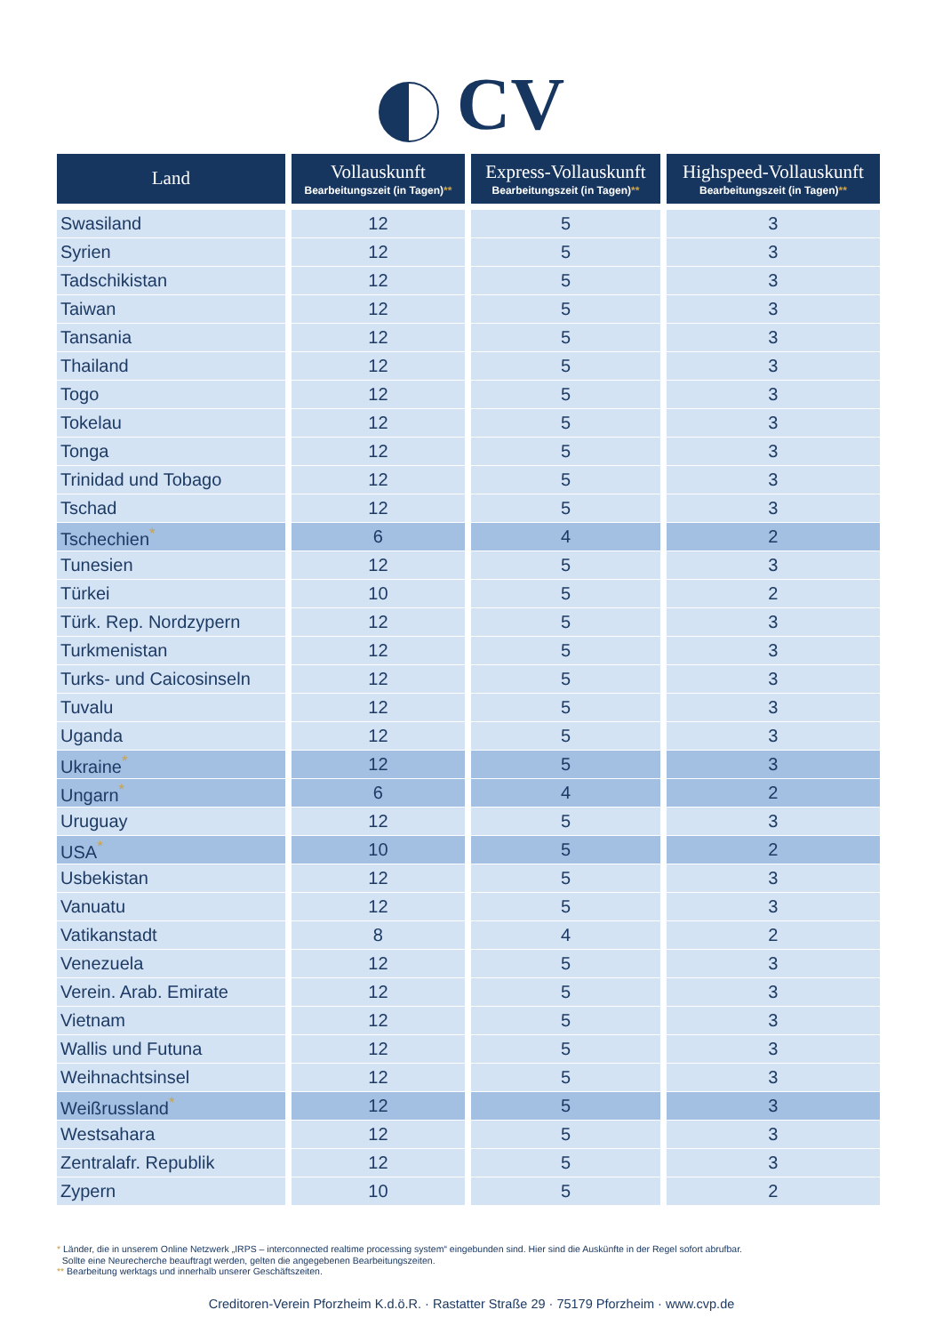CV
| Land | Vollauskunft Bearbeitungszeit (in Tagen) ** | Express-Vollauskunft Bearbeitungszeit (in Tagen) ** | Highspeed-Vollauskunft Bearbeitungszeit (in Tagen) ** |
| --- | --- | --- | --- |
| Swasiland | 12 | 5 | 3 |
| Syrien | 12 | 5 | 3 |
| Tadschikistan | 12 | 5 | 3 |
| Taiwan | 12 | 5 | 3 |
| Tansania | 12 | 5 | 3 |
| Thailand | 12 | 5 | 3 |
| Togo | 12 | 5 | 3 |
| Tokelau | 12 | 5 | 3 |
| Tonga | 12 | 5 | 3 |
| Trinidad und Tobago | 12 | 5 | 3 |
| Tschad | 12 | 5 | 3 |
| Tschechien<sup>*</sup> | 6 | 4 | 2 |
| Tunesien | 12 | 5 | 3 |
| Türkei | 10 | 5 | 2 |
| Türk. Rep. Nordzypern | 12 | 5 | 3 |
| Turkmenistan | 12 | 5 | 3 |
| Turks- und Caicosinseln | 12 | 5 | 3 |
| Tuvalu | 12 | 5 | 3 |
| Uganda | 12 | 5 | 3 |
| Ukraine<sup>*</sup> | 12 | 5 | 3 |
| Ungarn<sup>*</sup> | 6 | 4 | 2 |
| Uruguay | 12 | 5 | 3 |
| USA<sup>*</sup> | 10 | 5 | 2 |
| Usbekistan | 12 | 5 | 3 |
| Vanuatu | 12 | 5 | 3 |
| Vatikanstadt | 8 | 4 | 2 |
| Venezuela | 12 | 5 | 3 |
| Verein. Arab. Emirate | 12 | 5 | 3 |
| Vietnam | 12 | 5 | 3 |
| Wallis und Futuna | 12 | 5 | 3 |
| Weihnachtsinsel | 12 | 5 | 3 |
| Weißrussland<sup>*</sup> | 12 | 5 | 3 |
| Westsahara | 12 | 5 | 3 |
| Zentralafr. Republik | 12 | 5 | 3 |
| Zypern | 10 | 5 | 2 |
* Länder, die in unserem Online Netzwerk „IRPS – interconnected realtime processing system“ eingebunden sind. Hier sind die Auskünfte in der Regel sofort abrufbar.
Sollte eine Neurecherche beauftragt werden, gelten die angegebenen Bearbeitungszeiten.
** Bearbeitung werktags und innerhalb unserer Geschäftszeiten.
Creditoren-Verein Pforzheim K.d.ö.R. · Rastatter Straße 29 · 75179 Pforzheim · www.cvp.de